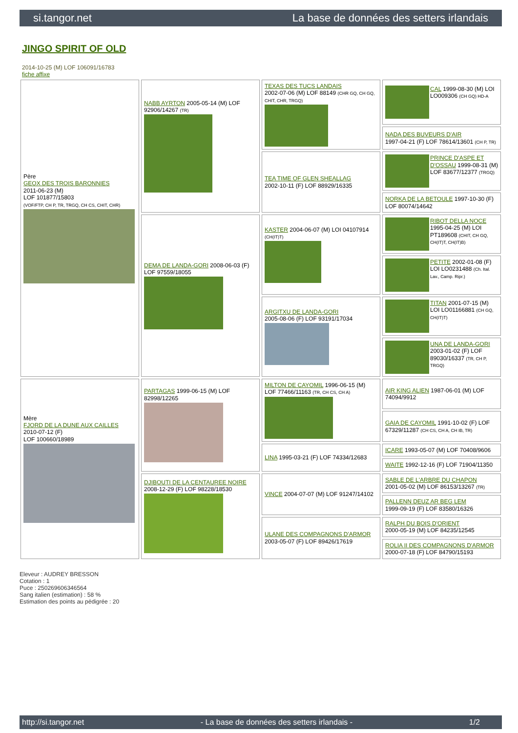si.tangor.net La base de données des setters irlandais
JINGO SPIRIT OF OLD
2014-10-25 (M) LOF 106091/16783
fiche affixe
| Père GEOX DES TROIS BARONNIES 2011-06-23 (M) LOF 101877/15803 (VOF/FTP, CH P, TR, TRGQ, CH CS, CHIT, CHR) | NABB AYRTON 2005-05-14 (M) LOF 92906/14267 (TR) | TEXAS DES TUCS LANDAIS 2002-07-06 (M) LOF 88149 (CHR GQ, CH GQ, CHIT, CHR, TRGQ) | CAL 1999-08-30 (M) LOI LO009306 (CH GQ) HD-A |
| | | | NADA DES BUVEURS D'AIR 1997-04-21 (F) LOF 78614/13601 (CH P, TR) |
| | | TEA TIME OF GLEN SHEALLAG 2002-10-11 (F) LOF 88929/16335 | PRINCE D'ASPE ET D'OSSAU 1999-08-31 (M) LOF 83677/12377 (TRGQ) |
| | | | NORKA DE LA BETOULE 1997-10-30 (F) LOF 80074/14642 |
| | DEMA DE LANDA-GORI 2008-06-03 (F) LOF 97559/18055 | KASTER 2004-06-07 (M) LOI 04107914 (CH(IT)T) | RIBOT DELLA NOCE 1995-04-25 (M) LOI PT189608 (CHIT, CH GQ, CH(IT)T, CH(IT)B) |
| | | | PETITE 2002-01-08 (F) LOI LO0231488 (Ch. Ital. Lav., Camp. Ripr.) |
| | | ARGITXU DE LANDA-GORI 2005-08-06 (F) LOF 93191/17034 | TITAN 2001-07-15 (M) LOI LO01166881 (CH GQ, CH(IT)T) |
| | | | UNA DE LANDA-GORI 2003-01-02 (F) LOF 89030/16337 (TR, CH P, TRGQ) |
| Mère FJORD DE LA DUNE AUX CAILLES 2010-07-12 (F) LOF 100660/18989 | PARTAGAS 1999-06-15 (M) LOF 82998/12265 | MILTON DE CAYOMIL 1996-06-15 (M) LOF 77466/11163 (TR, CH CS, CH A) | AIR KING ALIEN 1987-06-01 (M) LOF 74094/9912 |
| | | | GAIA DE CAYOMIL 1991-10-02 (F) LOF 67329/11287 (CH CS, CH A, CH IB, TR) |
| | | LINA 1995-03-21 (F) LOF 74334/12683 | ICARE 1993-05-07 (M) LOF 70408/9606 |
| | | | WAITE 1992-12-16 (F) LOF 71904/11350 |
| | DJIBOUTI DE LA CENTAUREE NOIRE 2008-12-29 (F) LOF 98228/18530 | VINCE 2004-07-07 (M) LOF 91247/14102 | SABLE DE L'ARBRE DU CHAPON 2001-05-02 (M) LOF 86153/13267 (TR) |
| | | | PALLENN DEUZ AR BEG LEM 1999-09-19 (F) LOF 83580/16326 |
| | | ULANE DES COMPAGNONS D'ARMOR 2003-05-07 (F) LOF 89426/17619 | RALPH DU BOIS D'ORIENT 2000-05-19 (M) LOF 84235/12545 |
| | | | ROLIA II DES COMPAGNONS D'ARMOR 2000-07-18 (F) LOF 84790/15193 |
Eleveur : AUDREY BRESSON
Cotation : 1
Puce : 250269606346564
Sang italien (estimation) : 58 %
Estimation des points au pédigrée : 20
http://si.tangor.net - La base de données des setters irlandais - 1/2